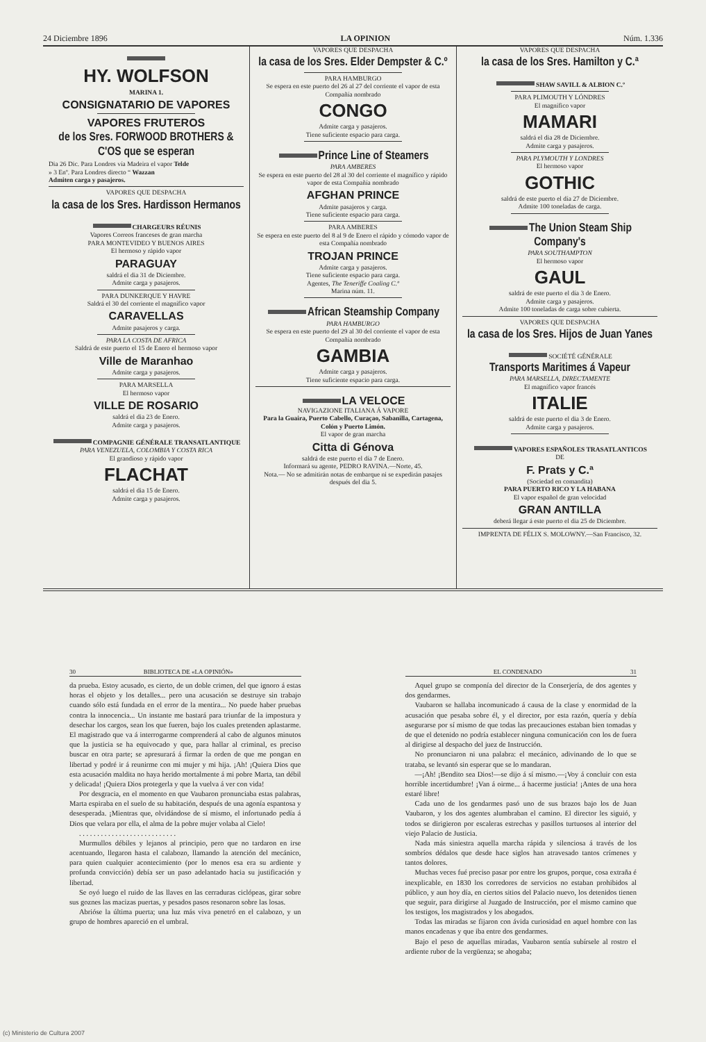24 Diciembre 1896 LA OPINION Núm. 1.336
HY. WOLFSON
MARINA 1.
CONSIGNATARIO DE VAPORES
VAPORES FRUTEROS
de los Sres. FORWOOD BROTHERS & C'OS que se esperan
Dia 26 Dic. Para Londres vía Madeira el vapor Telde
» 3 Enº. Para Londres directo “ Wazzan
Admiten carga y pasajeros.
VAPORES QUE DESPACHA
la casa de los Sres. Hardisson Hermanos
CHARGEURS RÉUNIS
Vapores Correos franceses de gran marcha
PARA MONTEVIDEO Y BUENOS AIRES
El hermoso y rápido vapor
PARAGUAY
saldrá el dia 31 de Diciembre.
Admite carga y pasajeros.
PARA DUNKERQUE Y HAVRE
Saldrá el 30 del corriente el magnífico vapor
CARAVELLAS
Admite pasajeros y carga.
PARA LA COSTA DE AFRICA
Saldrá de este puerto el 15 de Enero el hermoso vapor
Ville de Maranhao
Admite carga y pasajeros.
PARA MARSELLA
El hermoso vapor
VILLE DE ROSARIO
saldrá el dia 23 de Enero.
Admite carga y pasajeros.
COMPAGNIE GÉNÉRALE TRANSATLANTIQUE
PARA VENEZUELA, COLOMBIA Y COSTA RICA
El grandioso y rápido vapor
FLACHAT
saldrá el dia 15 de Enero.
Admite carga y pasajeros.
VAPORES QUE DESPACHA
la casa de los Sres. Elder Dempster & C.º
PARA HAMBURGO
Se espera en este puerto del 26 al 27 del corriente el vapor de esta Compañía nombrado
CONGO
Admite carga y pasajeros.
Tiene suficiente espacio para carga.
Prince Line of Steamers
PARA AMBERES
Se espera en este puerto del 28 al 30 del corriente el magnífico y rápido vapor de esta Compañía nombrado
AFGHAN PRINCE
Admite pasajeros y carga.
Tiene suficiente espacio para carga.
PARA AMBERES
Se espera en este puerto del 8 al 9 de Enero el rápido y cómodo vapor de esta Compañía nombrado
TROJAN PRINCE
Admite carga y pasajeros.
Tiene suficiente espacio para carga.
Agentes, The Teneriffe Coaling C.º
Marina núm. 11.
African Steamship Company
PARA HAMBURGO
Se espera en este puerto del 29 al 30 del corriente el vapor de esta Compañía nombrado
GAMBIA
Admite carga y pasajeros.
Tiene suficiente espacio para carga.
LA VELOCE
NAVIGAZIONE ITALIANA Á VAPORE
Para la Guaira, Puerto Cabello, Curaçao, Sabanilla, Cartagena, Colón y Puerto Limón.
El vapor de gran marcha
Citta di Génova
saldrá de este puerto el día 7 de Enero.
Informará su agente, PEDRO RAVINA.—Norte, 45.
Nota.— No se admitirán notas de embarque ni se expedirán pasajes después del dia 5.
VAPORES QUE DESPACHA
la casa de los Sres. Hamilton y C.ª
SHAW SAVILL & ALBION C.º
PARA PLIMOUTH Y LÓNDRES
El magnífico vapor
MAMARI
saldrá el dia 28 de Diciembre.
Admite carga y pasajeros.
PARA PLYMOUTH Y LONDRES
El hermoso vapor
GOTHIC
saldrá de este puerto el día 27 de Diciembre.
Admite 100 toneladas de carga.
The Union Steam Ship Company's
PARA SOUTHAMPTON
El hermoso vapor
GAUL
saldrá de este puerto el día 3 de Enero.
Admite carga y pasajeros.
Admite 100 toneladas de carga sobre cubierta.
VAPORES QUE DESPACHA
la casa de los Sres. Hijos de Juan Yanes
SOCIÉTÉ GÉNÉRALE
Transports Maritimes á Vapeur
PARA MARSELLA, DIRECTAMENTE
El magnífico vapor francés
ITALIE
saldrá de este puerto el dia 3 de Enero.
Admite carga y pasajeros.
VAPORES ESPAÑOLES TRASATLANTICOS
DE
F. Prats y C.ª
(Sociedad en comandita)
PARA PUERTO RICO Y LA HABANA
El vapor español de gran velocidad
GRAN ANTILLA
deberá llegar á este puerto el dia 25 de Diciembre.
IMPRENTA DE FÉLIX S. MOLOWNY.—San Francisco, 32.
30 BIBLIOTECA DE «LA OPINIÓN»
da prueba. Estoy acusado, es cierto, de un doble crimen, del que ignoro á estas horas el objeto y los detalles... pero una acusación se destruye sin trabajo cuando sólo está fundada en el error de la mentira... No puede haber pruebas contra la innocencia... Un instante me bastará para triunfar de la impostura y desechar los cargos, sean los que fueren, bajo los cuales pretenden aplastarme. El magistrado que va á interrogarme comprenderá al cabo de algunos minutos que la justicia se ha equivocado y que, para hallar al criminal, es preciso buscar en otra parte; se apresurará á firmar la orden de que me pongan en libertad y podré ir á reunirme con mi mujer y mi hija. ¡Ah! ¡Quiera Dios que esta acusación maldita no haya herido mortalmente á mi pobre Marta, tan débil y delicada! ¡Quiera Dios protegerla y que la vuelva á ver con vida!
Por desgracia, en el momento en que Vaubaron pronunciaba estas palabras, Marta espiraba en el suelo de su habitación, después de una agonía espantosa y desesperada. ¡Mientras que, olvidándose de sí mismo, el infortunado pedía á Dios que velara por ella, el alma de la pobre mujer volaba al Cielo!
. . . . . . . . . . . . . . . . . . . . . . . . . . .
Murmullos débiles y lejanos al principio, pero que no tardaron en irse acentuando, llegaron hasta el calabozo, llamando la atención del mecánico, para quien cualquier acontecimiento (por lo menos esa era su ardiente y profunda convicción) debía ser un paso adelantado hacia su justificación y libertad.
Se oyó luego el ruido de las llaves en las cerraduras ciclópeas, girar sobre sus goznes las macizas puertas, y pesados pasos resonaron sobre las losas.
Abrióse la última puerta; una luz más viva penetró en el calabozo, y un grupo de hombres apareció en el umbral.
EL CONDENADO 31
Aquel grupo se componía del director de la Conserjería, de dos agentes y dos gendarmes.
Vaubaron se hallaba incomunicado á causa de la clase y enormidad de la acusación que pesaba sobre él, y el director, por esta razón, quería y debía asegurarse por sí mismo de que todas las precauciones estaban bien tomadas y de que el detenido no podría establecer ninguna comunicación con los de fuera al dirigirse al despacho del juez de Instrucción.
No pronunciaron ni una palabra: el mecánico, adivinando de lo que se trataba, se levantó sin esperar que se lo mandaran.
—¡Ah! ¡Bendito sea Dios!—se dijo á sí mismo.—¡Voy á concluir con esta horrible incertidumbre! ¡Van á oirme... á hacerme justicia! ¡Antes de una hora estaré libre!
Cada uno de los gendarmes pasó uno de sus brazos bajo los de Juan Vaubaron, y los dos agentes alumbraban el camino. El director les siguió, y todos se dirigieron por escaleras estrechas y pasillos turtuosos al interior del viejo Palacio de Justicia.
Nada más siniestra aquella marcha rápida y silenciosa á través de los sombríos dédalos que desde hace siglos han atravesado tantos crímenes y tantos dolores.
Muchas veces fué preciso pasar por entre los grupos, porque, cosa extraña é inexplicable, en 1830 los corredores de servicios no estaban prohibidos al público, y aun hoy día, en ciertos sitios del Palacio nuevo, los detenidos tienen que seguir, para dirigirse al Juzgado de Instrucción, por el mismo camino que los testigos, los magistrados y los abogados.
Todas las miradas se fijaron con ávida curiosidad en aquel hombre con las manos encadenas y que iba entre dos gendarmes.
Bajo el peso de aquellas miradas, Vaubaron sentía subírsele al rostro el ardiente rubor de la vergüenza; se ahogaba;
(c) Ministerio de Cultura 2007